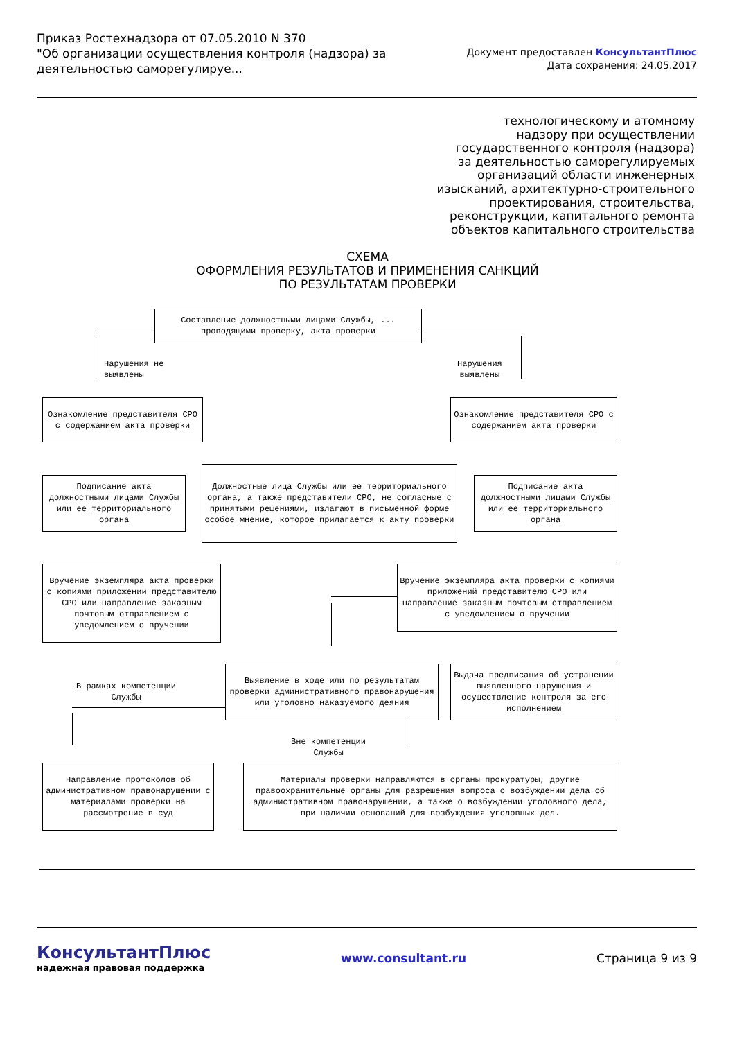Приказ Ростехнадзора от 07.05.2010 N 370
"Об организации осуществления контроля (надзора) за деятельностью саморегулируе...
Документ предоставлен КонсультантПлюс
Дата сохранения: 24.05.2017
технологическому и атомному
надзору при осуществлении
государственного контроля (надзора)
за деятельностью саморегулируемых
организаций области инженерных
изысканий, архитектурно-строительного
проектирования, строительства,
реконструкции, капитального ремонта
объектов капитального строительства
СХЕМА
ОФОРМЛЕНИЯ РЕЗУЛЬТАТОВ И ПРИМЕНЕНИЯ САНКЦИЙ
ПО РЕЗУЛЬТАТАМ ПРОВЕРКИ
Составление должностными лицами Службы, ...
проводящими проверку, акта проверки
Нарушения не
выявлены
Нарушения
выявлены
Ознакомление представителя СРО с содержанием акта проверки
Ознакомление представителя СРО с содержанием акта проверки
Подписание акта должностными лицами Службы или ее территориального органа
Должностные лица Службы или ее территориального органа, а также представители СРО, не согласные с принятыми решениями, излагают в письменной форме особое мнение, которое прилагается к акту проверки
Подписание акта должностными лицами Службы или ее территориального органа
Вручение экземпляра акта проверки с копиями приложений представителю СРО или направление заказным почтовым отправлением с уведомлением о вручении
Вручение экземпляра акта проверки с копиями приложений представителю СРО или направление заказным почтовым отправлением с уведомлением о вручении
Выявление в ходе или по результатам проверки административного правонарушения или уголовно наказуемого деяния
Выдача предписания об устранении выявленного нарушения и осуществление контроля за его исполнением
В рамках компетенции
Службы
Вне компетенции
Службы
Направление протоколов об административном правонарушении с материалами проверки на рассмотрение в суд
Материалы проверки направляются в органы прокуратуры, другие правоохранительные органы для разрешения вопроса о возбуждении дела об административном правонарушении, а также о возбуждении уголовного дела, при наличии оснований для возбуждения уголовных дел.
КонсультантПлюс
надежная правовая поддержка
www.consultant.ru Страница 9 из 9